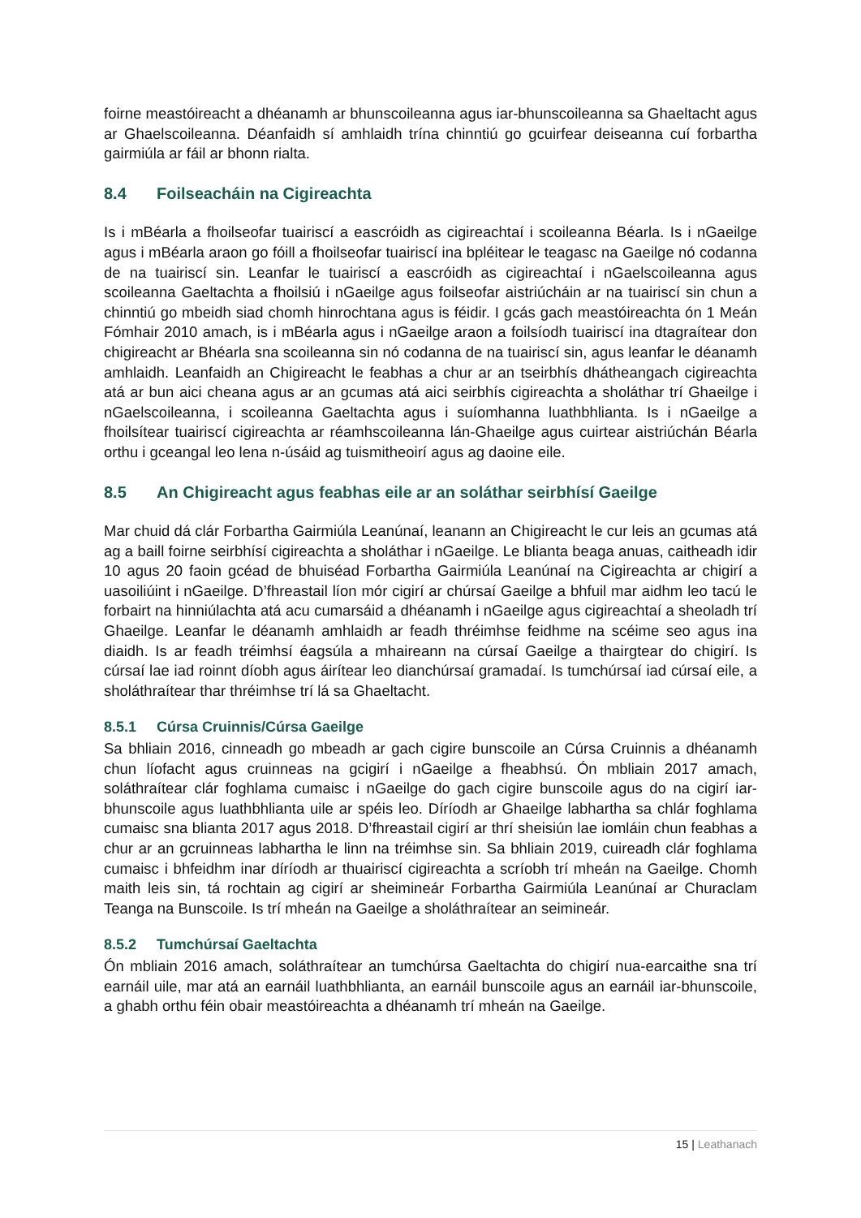foirne meastóireacht a dhéanamh ar bhunscoileanna agus iar-bhunscoileanna sa Ghaeltacht agus ar Ghaelscoileanna. Déanfaidh sí amhlaidh trína chinntiú go gcuirfear deiseanna cuí forbartha gairmiúla ar fáil ar bhonn rialta.
8.4 Foilseacháin na Cigireachta
Is i mBéarla a fhoilseofar tuairiscí a eascróidh as cigireachtaí i scoileanna Béarla. Is i nGaeilge agus i mBéarla araon go fóill a fhoilseofar tuairiscí ina bpléitear le teagasc na Gaeilge nó codanna de na tuairiscí sin. Leanfar le tuairiscí a eascróidh as cigireachtaí i nGaelscoileanna agus scoileanna Gaeltachta a fhoilsiú i nGaeilge agus foilseofar aistriúcháin ar na tuairiscí sin chun a chinntiú go mbeidh siad chomh hinrochtana agus is féidir. I gcás gach meastóireachta ón 1 Meán Fómhair 2010 amach, is i mBéarla agus i nGaeilge araon a foilsíodh tuairiscí ina dtagraítear don chigireacht ar Bhéarla sna scoileanna sin nó codanna de na tuairiscí sin, agus leanfar le déanamh amhlaidh. Leanfaidh an Chigireacht le feabhas a chur ar an tseirbhís dhátheangach cigireachta atá ar bun aici cheana agus ar an gcumas atá aici seirbhís cigireachta a sholáthar trí Ghaeilge i nGaelscoileanna, i scoileanna Gaeltachta agus i suíomhanna luathbhlianta. Is i nGaeilge a fhoilsítear tuairiscí cigireachta ar réamhscoileanna lán-Ghaeilge agus cuirtear aistriúchán Béarla orthu i gceangal leo lena n-úsáid ag tuismitheoirí agus ag daoine eile.
8.5 An Chigireacht agus feabhas eile ar an soláthar seirbhísí Gaeilge
Mar chuid dá clár Forbartha Gairmiúla Leanúnaí, leanann an Chigireacht le cur leis an gcumas atá ag a baill foirne seirbhísí cigireachta a sholáthar i nGaeilge. Le blianta beaga anuas, caitheadh idir 10 agus 20 faoin gcéad de bhuiséad Forbartha Gairmiúla Leanúnaí na Cigireachta ar chigirí a uasoiliúint i nGaeilge. D’fhreastail líon mór cigirí ar chúrsaí Gaeilge a bhfuil mar aidhm leo tacú le forbairt na hinniúlachta atá acu cumarsáid a dhéanamh i nGaeilge agus cigireachtaí a sheoladh trí Ghaeilge. Leanfar le déanamh amhlaidh ar feadh thréimhse feidhme na scéime seo agus ina diaidh. Is ar feadh tréimhsí éagsúla a mhaireann na cúrsaí Gaeilge a thairgtear do chigirí. Is cúrsaí lae iad roinnt díobh agus áirítear leo dianchúrsaí gramadaí. Is tumchúrsaí iad cúrsaí eile, a sholáthraítear thar thréimhse trí lá sa Ghaeltacht.
8.5.1 Cúrsa Cruinnis/Cúrsa Gaeilge
Sa bhliain 2016, cinneadh go mbeadh ar gach cigire bunscoile an Cúrsa Cruinnis a dhéanamh chun líofacht agus cruinneas na gcigirí i nGaeilge a fheabhsú. Ón mbliain 2017 amach, soláthraítear clár foghlama cumaisc i nGaeilge do gach cigire bunscoile agus do na cigirí iar-bhunscoile agus luathbhlianta uile ar spéis leo. Díríodh ar Ghaeilge labhartha sa chlár foghlama cumaisc sna blianta 2017 agus 2018. D’fhreastail cigirí ar thrí sheisiún lae iomláin chun feabhas a chur ar an gcruinneas labhartha le linn na tréimhse sin. Sa bhliain 2019, cuireadh clár foghlama cumaisc i bhfeidhm inar díríodh ar thuairiscí cigireachta a scríobh trí mheán na Gaeilge. Chomh maith leis sin, tá rochtain ag cigirí ar sheimineár Forbartha Gairmiúla Leanúnaí ar Churaclam Teanga na Bunscoile. Is trí mheán na Gaeilge a sholáthraítear an seimineár.
8.5.2 Tumchúrsaí Gaeltachta
Ón mbliain 2016 amach, soláthraítear an tumchúrsa Gaeltachta do chigirí nua-earcaithe sna trí earnáil uile, mar atá an earnáil luathbhlianta, an earnáil bunscoile agus an earnáil iar-bhunscoile, a ghabh orthu féin obair meastóireachta a dhéanamh trí mheán na Gaeilge.
15 | Leathanach